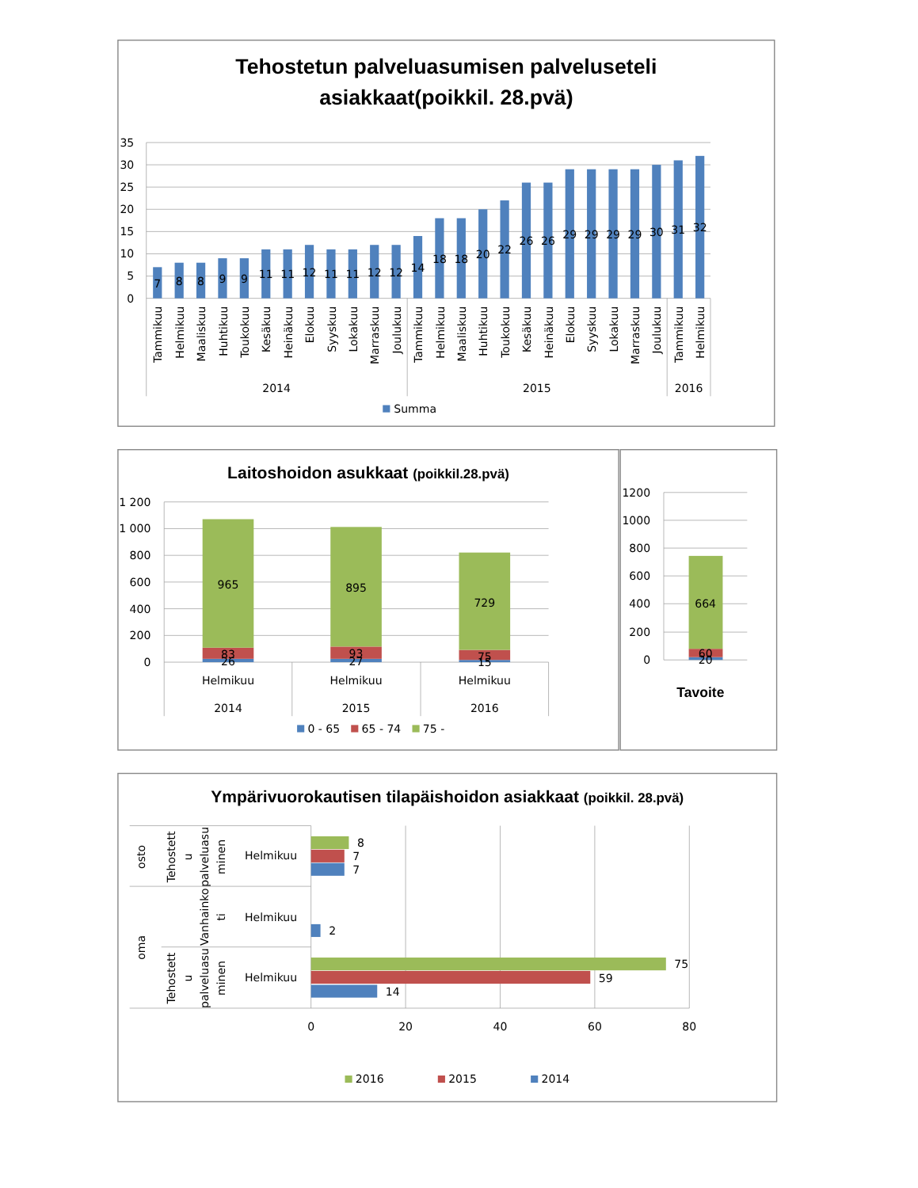Tehostetun palveluasumisen palveluseteli
asiakkaat(poikkil. 28.pvä)
35
30
25
20
15
10
5
0
7
8
8
9
9
11
11
12
11
11
12
12
14
18
18
20
22
26
26
29
29
29
29
30
31
32
Tammikuu
Helmikuu
Maaliskuu
Huhtikuu
Toukokuu
Kesäkuu
Heinäkuu
Elokuu
Syyskuu
Lokakuu
Marraskuu
Joulukuu
Tammikuu
Helmikuu
Maaliskuu
Huhtikuu
Toukokuu
Kesäkuu
Heinäkuu
Elokuu
Syyskuu
Lokakuu
Marraskuu
Joulukuu
Tammikuu
Helmikuu
2014
2015
2016
Summa
Laitoshoidon asukkaat (poikkil.28.pvä)
1 200
1 000
800
600
400
200
0
965
83
26
895
93
27
729
75
15
Helmikuu
Helmikuu
Helmikuu
2014
2015
2016
0 - 65
65 - 74
75 -
1200
1000
800
600
400
200
0
664
60
20
Tavoite
Ympärivuorokautisen tilapäishoidon asiakkaat (poikkil. 28.pvä)
osto
Tehostett
u
palveluasu
minen
Helmikuu
oma
Vanhainko
ti
Helmikuu
Tehostett
u
palveluasu
minen
Helmikuu
8
7
7
2
75
59
14
0
20
40
60
80
2016
2015
2014